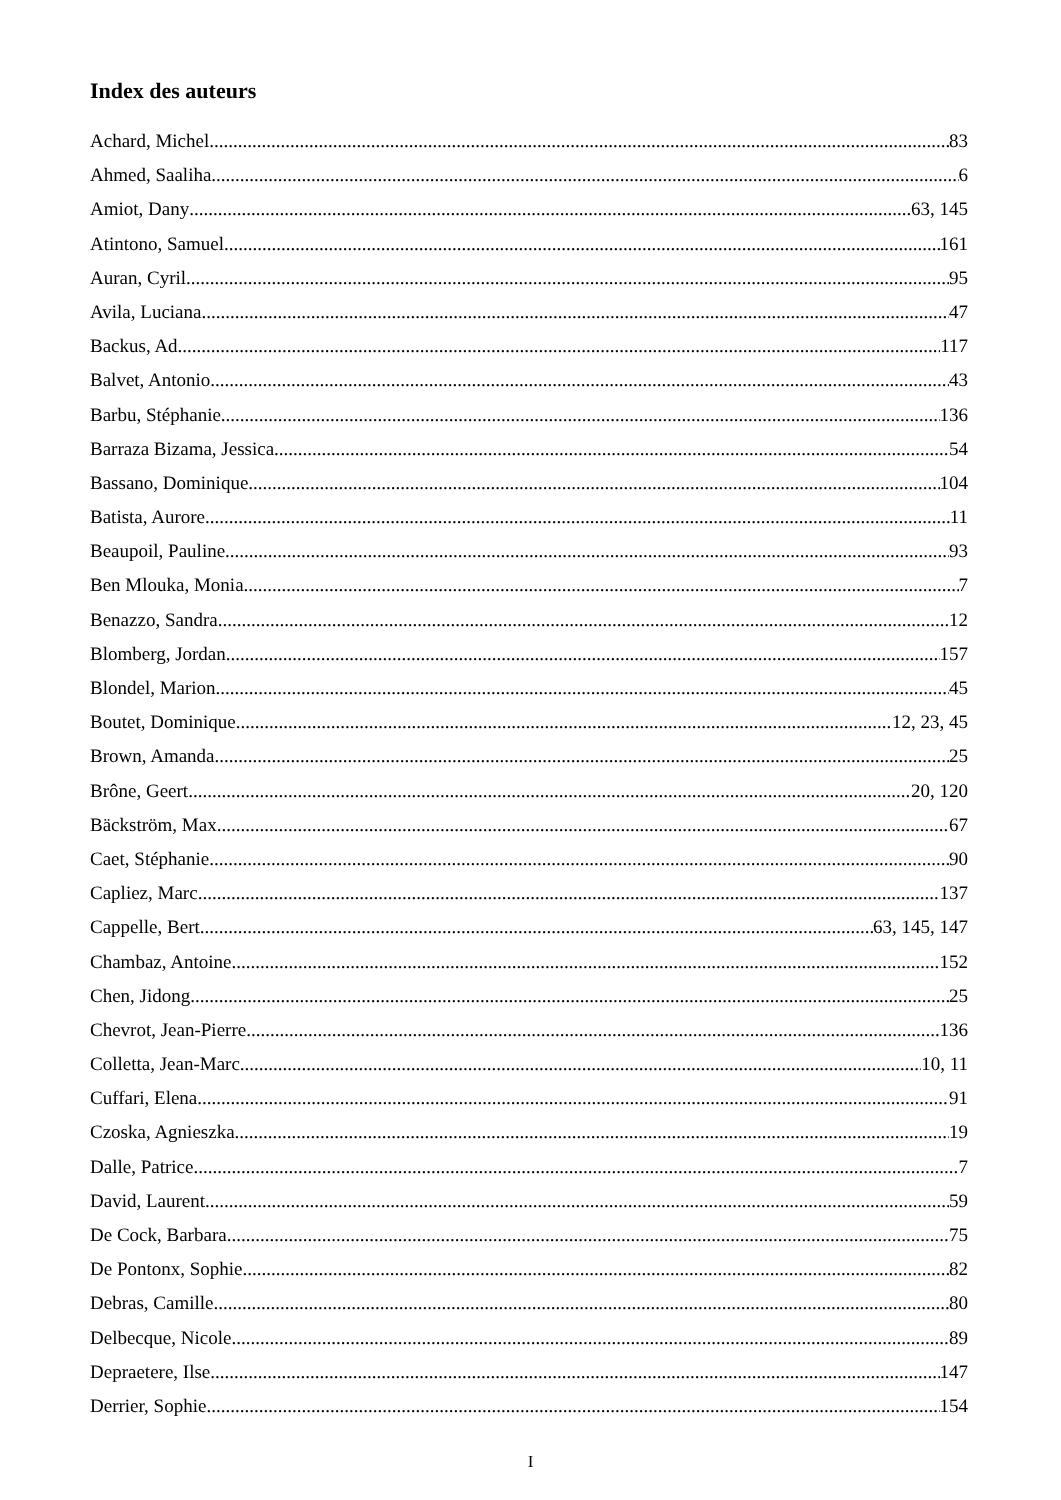Index des auteurs
Achard, Michel 83
Ahmed, Saaliha 6
Amiot, Dany 63, 145
Atintono, Samuel 161
Auran, Cyril 95
Avila, Luciana 47
Backus, Ad 117
Balvet, Antonio 43
Barbu, Stéphanie 136
Barraza Bizama, Jessica 54
Bassano, Dominique 104
Batista, Aurore 11
Beaupoil, Pauline 93
Ben Mlouka, Monia 7
Benazzo, Sandra 12
Blomberg, Jordan 157
Blondel, Marion 45
Boutet, Dominique 12, 23, 45
Brown, Amanda 25
Brône, Geert 20, 120
Bäckström, Max 67
Caet, Stéphanie 90
Capliez, Marc 137
Cappelle, Bert 63, 145, 147
Chambaz, Antoine 152
Chen, Jidong 25
Chevrot, Jean-Pierre 136
Colletta, Jean-Marc 10, 11
Cuffari, Elena 91
Czoska, Agnieszka 19
Dalle, Patrice 7
David, Laurent 59
De Cock, Barbara 75
De Pontonx, Sophie 82
Debras, Camille 80
Delbecque, Nicole 89
Depraetere, Ilse 147
Derrier, Sophie 154
I